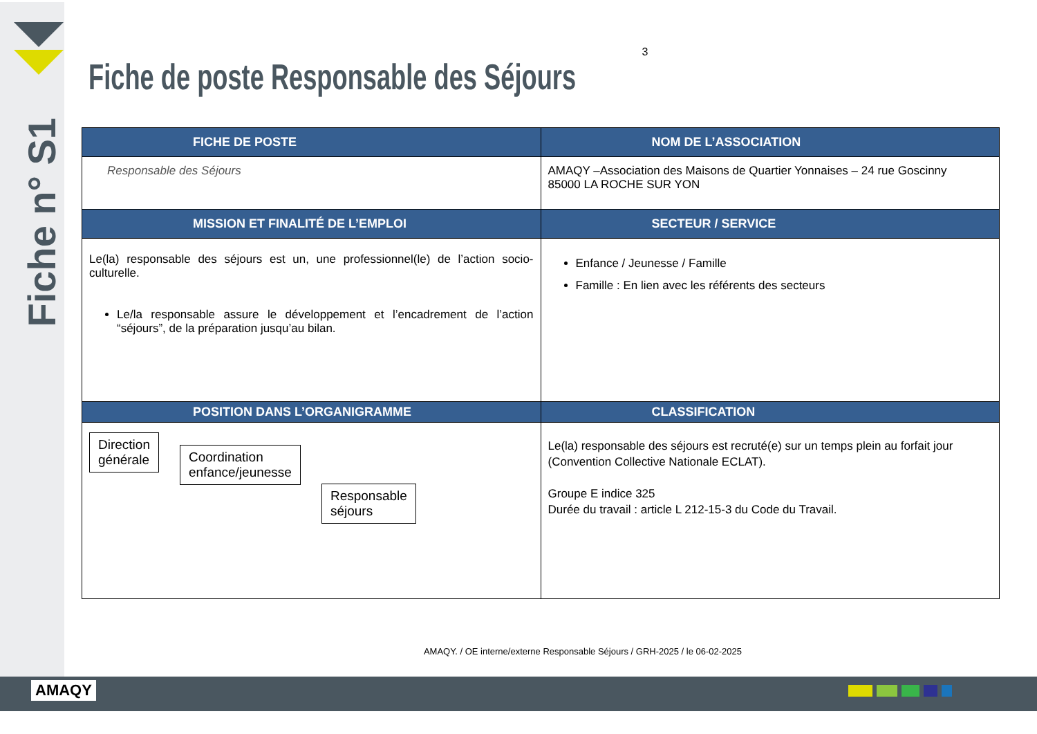Fiche n° S1
3
Fiche de poste Responsable des Séjours
| FICHE DE POSTE | NOM DE L’ASSOCIATION |
| --- | --- |
| Responsable des Séjours | AMAQY –Association des Maisons de Quartier Yonnaises – 24 rue Goscinny 85000 LA ROCHE SUR YON |
| MISSION ET FINALITÉ DE L’EMPLOI | SECTEUR / SERVICE |
| Le(la) responsable des séjours est un, une professionnel(le) de l’action socio-culturelle. Le/la responsable assure le développement et l’encadrement de l’action “séjours”, de la préparation jusqu’au bilan. | Enfance / Jeunesse / Famille Famille : En lien avec les référents des secteurs |
| POSITION DANS L’ORGANIGRAMME | CLASSIFICATION |
| Direction générale Coordination enfance/jeunesse Responsable séjours | Le(la) responsable des séjours est recruté(e) sur un temps plein au forfait jour (Convention Collective Nationale ECLAT). Groupe E indice 325 Durée du travail : article L 212-15-3 du Code du Travail. |
AMAQY. / OE interne/externe Responsable Séjours / GRH-2025 / le 06-02-2025
AMAQY